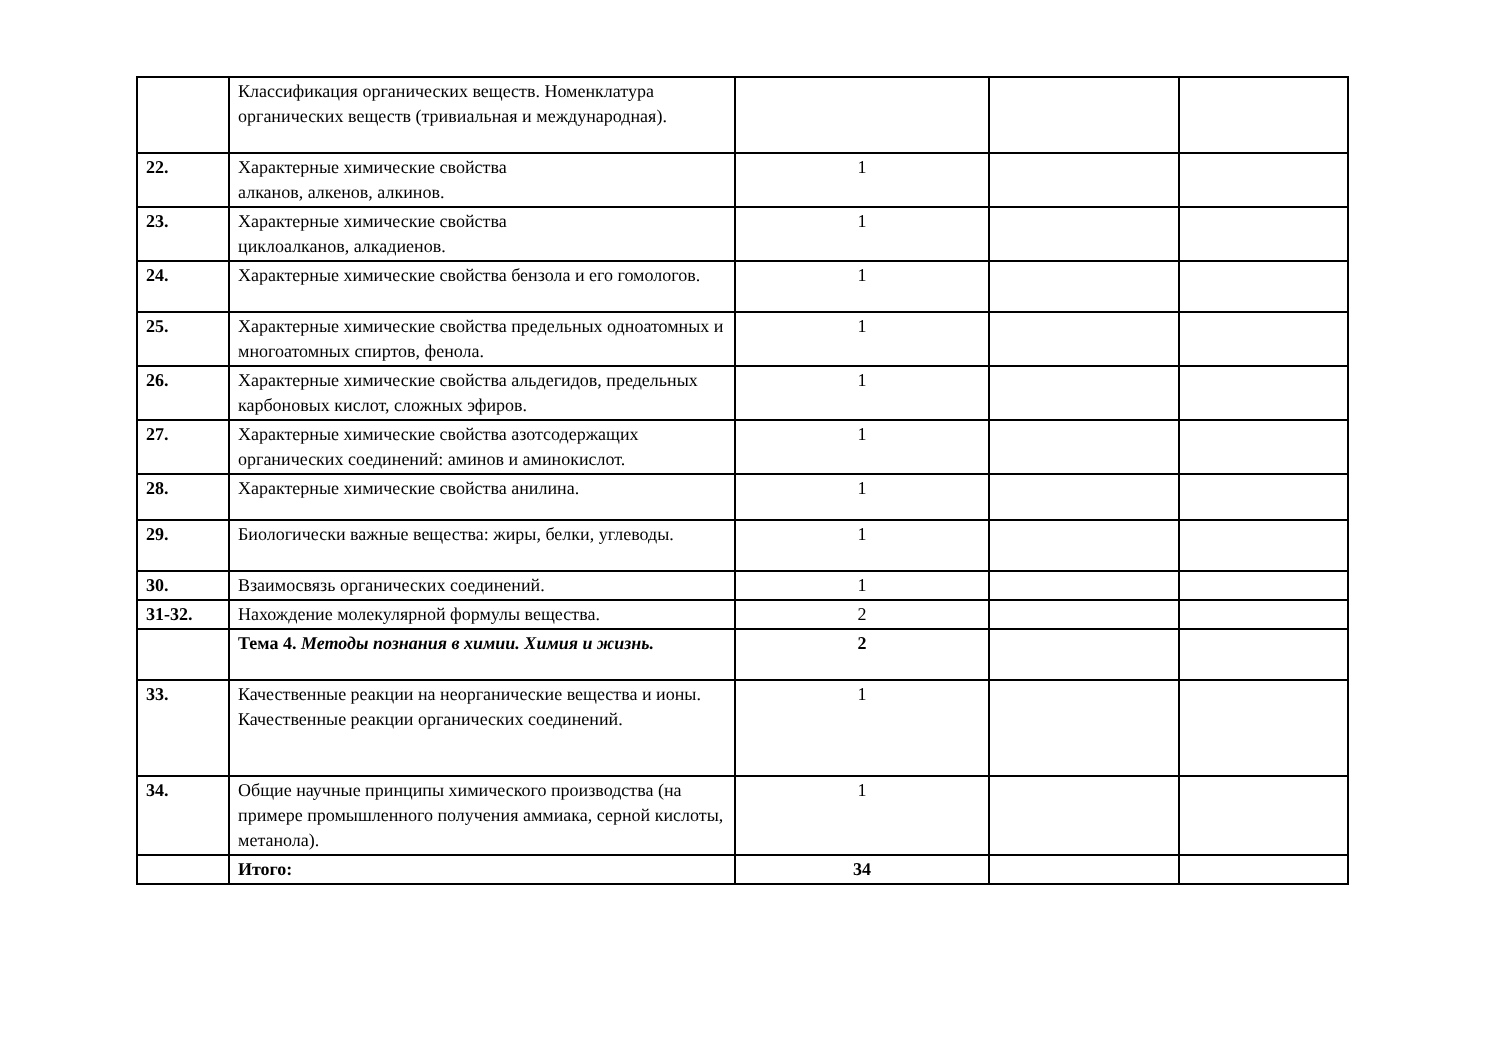| | Классификация органических веществ. Номенклатура органических веществ (тривиальная и международная). | | | |
| 22. | Характерные химические свойства алканов, алкенов, алкинов. | 1 | | |
| 23. | Характерные химические свойства циклоалканов, алкадиенов. | 1 | | |
| 24. | Характерные химические свойства бензола и его гомологов. | 1 | | |
| 25. | Характерные химические свойства предельных одноатомных и многоатомных спиртов, фенола. | 1 | | |
| 26. | Характерные химические свойства альдегидов, предельных карбоновых кислот, сложных эфиров. | 1 | | |
| 27. | Характерные химические свойства азотсодержащих органических соединений: аминов и аминокислот. | 1 | | |
| 28. | Характерные химические свойства анилина. | 1 | | |
| 29. | Биологически важные вещества: жиры, белки, углеводы. | 1 | | |
| 30. | Взаимосвязь органических соединений. | 1 | | |
| 31-32. | Нахождение молекулярной формулы вещества. | 2 | | |
| | Тема 4. Методы познания в химии. Химия и жизнь. | 2 | | |
| 33. | Качественные реакции на неорганические вещества и ионы. Качественные реакции органических соединений. | 1 | | |
| 34. | Общие научные принципы химического производства (на примере промышленного получения аммиака, серной кислоты, метанола). | 1 | | |
| | Итого: | 34 | | |